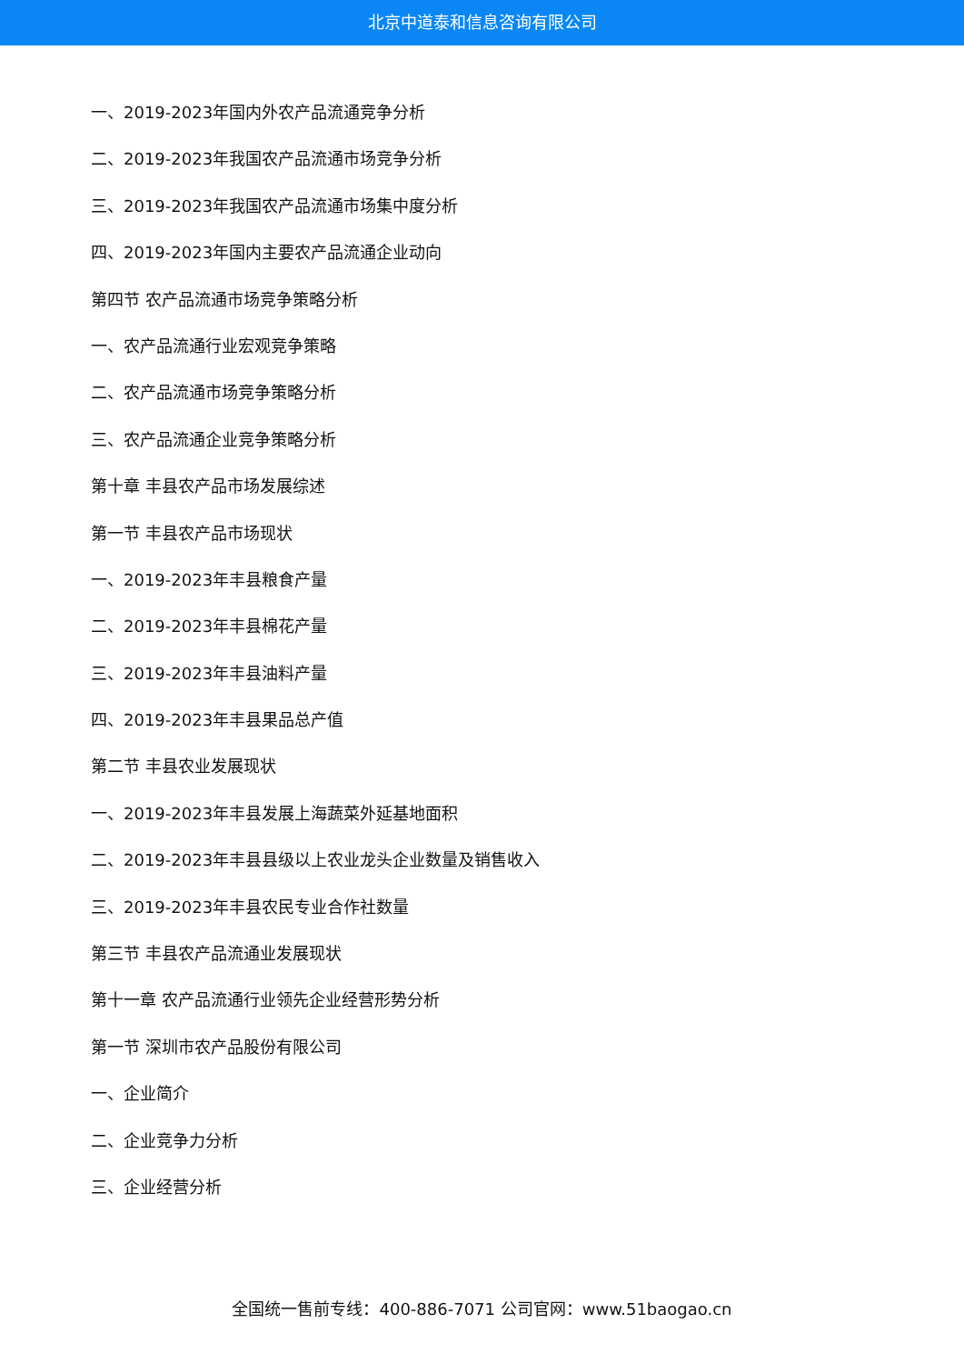北京中道泰和信息咨询有限公司
一、2019-2023年国内外农产品流通竞争分析
二、2019-2023年我国农产品流通市场竞争分析
三、2019-2023年我国农产品流通市场集中度分析
四、2019-2023年国内主要农产品流通企业动向
第四节 农产品流通市场竞争策略分析
一、农产品流通行业宏观竞争策略
二、农产品流通市场竞争策略分析
三、农产品流通企业竞争策略分析
第十章 丰县农产品市场发展综述
第一节 丰县农产品市场现状
一、2019-2023年丰县粮食产量
二、2019-2023年丰县棉花产量
三、2019-2023年丰县油料产量
四、2019-2023年丰县果品总产值
第二节 丰县农业发展现状
一、2019-2023年丰县发展上海蔬菜外延基地面积
二、2019-2023年丰县县级以上农业龙头企业数量及销售收入
三、2019-2023年丰县农民专业合作社数量
第三节 丰县农产品流通业发展现状
第十一章 农产品流通行业领先企业经营形势分析
第一节 深圳市农产品股份有限公司
一、企业简介
二、企业竞争力分析
三、企业经营分析
全国统一售前专线：400-886-7071 公司官网：www.51baogao.cn